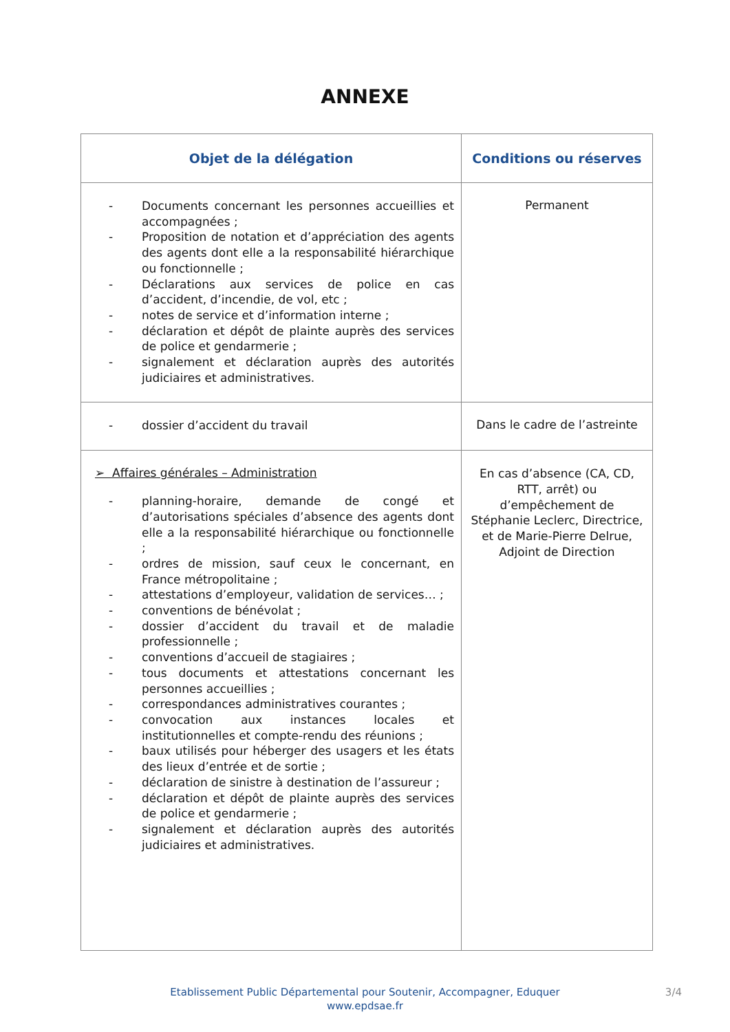ANNEXE
| Objet de la délégation | Conditions ou réserves |
| --- | --- |
| - Documents concernant les personnes accueillies et accompagnées ; - Proposition de notation et d’appréciation des agents des agents dont elle a la responsabilité hiérarchique ou fonctionnelle ; - Déclarations aux services de police en cas d’accident, d’incendie, de vol, etc ; - notes de service et d’information interne ; - déclaration et dépôt de plainte auprès des services de police et gendarmerie ; - signalement et déclaration auprès des autorités judiciaires et administratives. | Permanent |
| - dossier d’accident du travail | Dans le cadre de l’astreinte |
| ➢ Affaires générales – Administration - planning-horaire, demande de congé et d’autorisations spéciales d’absence des agents dont elle a la responsabilité hiérarchique ou fonctionnelle ; - ordres de mission, sauf ceux le concernant, en France métropolitaine ; - attestations d’employeur, validation de services… ; - conventions de bénévolat ; - dossier d’accident du travail et de maladie professionnelle ; - conventions d’accueil de stagiaires ; - tous documents et attestations concernant les personnes accueillies ; - correspondances administratives courantes ; - convocation aux instances locales et institutionnelles et compte-rendu des réunions ; - baux utilisés pour héberger des usagers et les états des lieux d’entrée et de sortie ; - déclaration de sinistre à destination de l’assureur ; - déclaration et dépôt de plainte auprès des services de police et gendarmerie ; - signalement et déclaration auprès des autorités judiciaires et administratives. | En cas d’absence (CA, CD, RTT, arrêt) ou d’empêchement de Stéphanie Leclerc, Directrice, et de Marie-Pierre Delrue, Adjoint de Direction |
Etablissement Public Départemental pour Soutenir, Accompagner, Eduquer
www.epdsae.fr
3/4